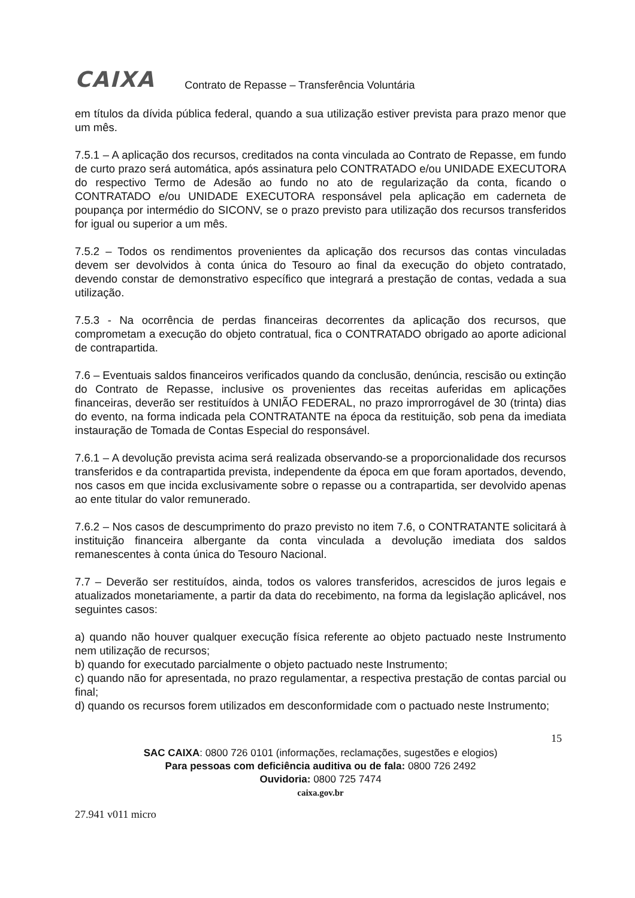CAIXA Contrato de Repasse – Transferência Voluntária
em títulos da dívida pública federal, quando a sua utilização estiver prevista para prazo menor que um mês.
7.5.1 – A aplicação dos recursos, creditados na conta vinculada ao Contrato de Repasse, em fundo de curto prazo será automática, após assinatura pelo CONTRATADO e/ou UNIDADE EXECUTORA do respectivo Termo de Adesão ao fundo no ato de regularização da conta, ficando o CONTRATADO e/ou UNIDADE EXECUTORA responsável pela aplicação em caderneta de poupança por intermédio do SICONV, se o prazo previsto para utilização dos recursos transferidos for igual ou superior a um mês.
7.5.2 – Todos os rendimentos provenientes da aplicação dos recursos das contas vinculadas devem ser devolvidos à conta única do Tesouro ao final da execução do objeto contratado, devendo constar de demonstrativo específico que integrará a prestação de contas, vedada a sua utilização.
7.5.3 - Na ocorrência de perdas financeiras decorrentes da aplicação dos recursos, que comprometam a execução do objeto contratual, fica o CONTRATADO obrigado ao aporte adicional de contrapartida.
7.6 – Eventuais saldos financeiros verificados quando da conclusão, denúncia, rescisão ou extinção do Contrato de Repasse, inclusive os provenientes das receitas auferidas em aplicações financeiras, deverão ser restituídos à UNIÃO FEDERAL, no prazo improrrogável de 30 (trinta) dias do evento, na forma indicada pela CONTRATANTE na época da restituição, sob pena da imediata instauração de Tomada de Contas Especial do responsável.
7.6.1 – A devolução prevista acima será realizada observando-se a proporcionalidade dos recursos transferidos e da contrapartida prevista, independente da época em que foram aportados, devendo, nos casos em que incida exclusivamente sobre o repasse ou a contrapartida, ser devolvido apenas ao ente titular do valor remunerado.
7.6.2 – Nos casos de descumprimento do prazo previsto no item 7.6, o CONTRATANTE solicitará à instituição financeira albergante da conta vinculada a devolução imediata dos saldos remanescentes à conta única do Tesouro Nacional.
7.7 – Deverão ser restituídos, ainda, todos os valores transferidos, acrescidos de juros legais e atualizados monetariamente, a partir da data do recebimento, na forma da legislação aplicável, nos seguintes casos:
a) quando não houver qualquer execução física referente ao objeto pactuado neste Instrumento nem utilização de recursos;
b) quando for executado parcialmente o objeto pactuado neste Instrumento;
c) quando não for apresentada, no prazo regulamentar, a respectiva prestação de contas parcial ou final;
d) quando os recursos forem utilizados em desconformidade com o pactuado neste Instrumento;
15
SAC CAIXA: 0800 726 0101 (informações, reclamações, sugestões e elogios)
Para pessoas com deficiência auditiva ou de fala: 0800 726 2492
Ouvidoria: 0800 725 7474
caixa.gov.br
27.941 v011 micro